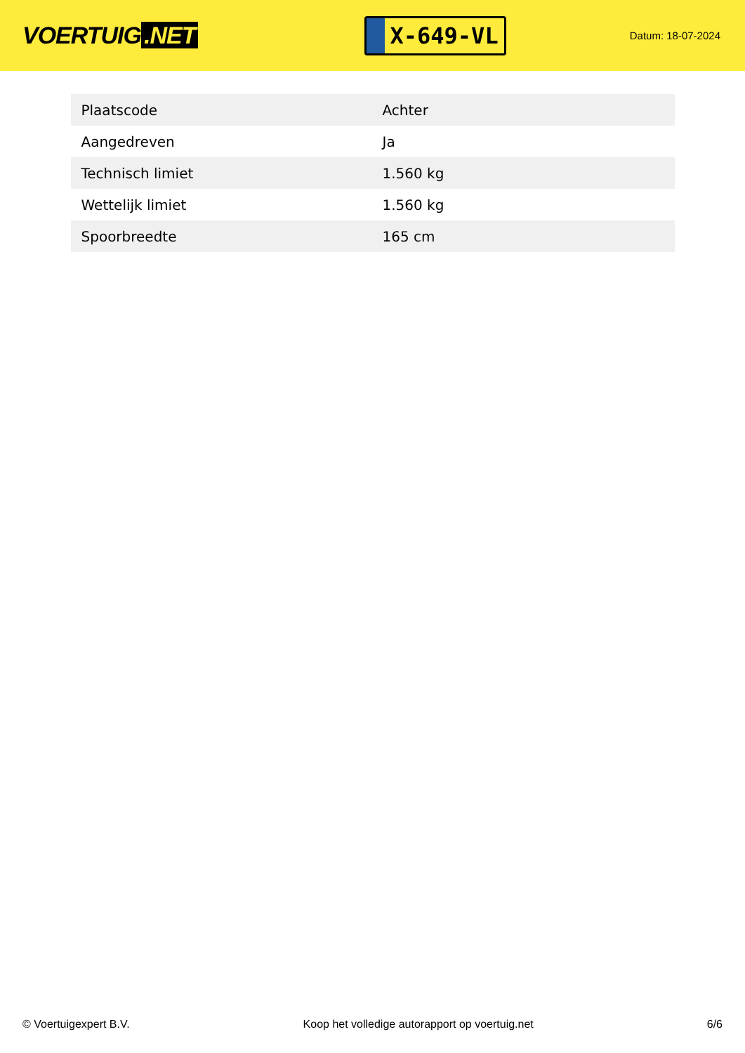VOERTUIG.NET
X-649-VL
Datum: 18-07-2024
| Plaatscode | Achter |
| Aangedreven | Ja |
| Technisch limiet | 1.560 kg |
| Wettelijk limiet | 1.560 kg |
| Spoorbreedte | 165 cm |
© Voertuigexpert B.V. Koop het volledige autorapport op voertuig.net 6/6